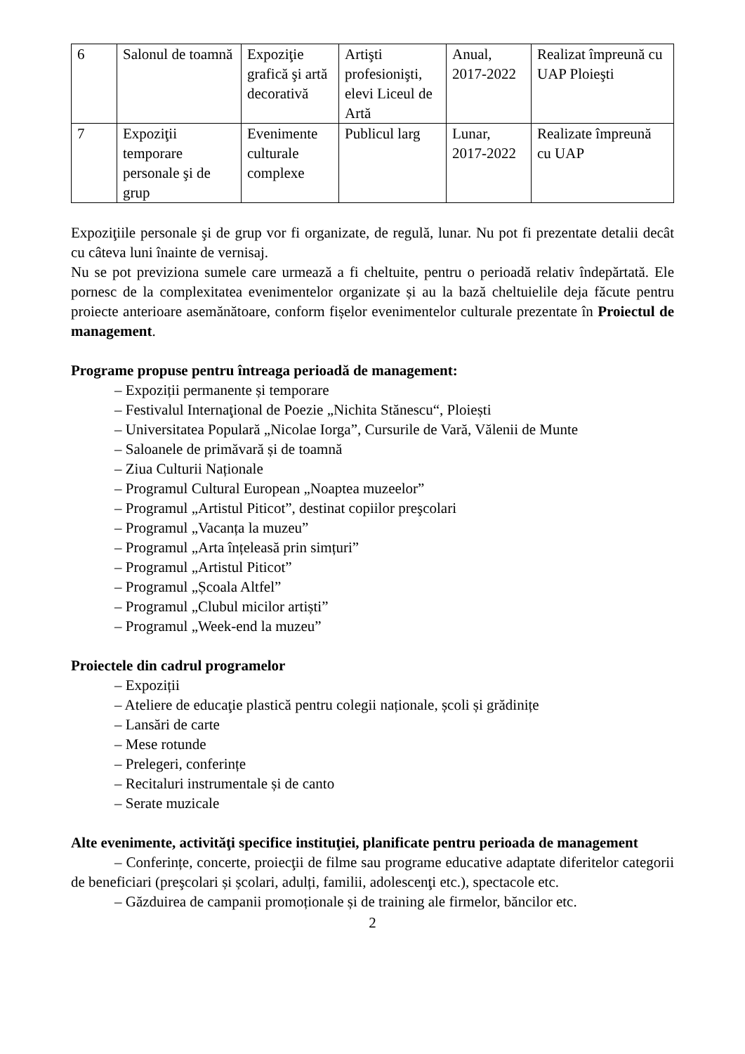| 6 | Salonul de toamnă | Expoziţie grafică şi artă decorativă | Artişti profesionişti, elevi Liceul de Artă | Anual, 2017-2022 | Realizat împreună cu UAP Ploieşti |
| 7 | Expoziţii temporare personale şi de grup | Evenimente culturale complexe | Publicul larg | Lunar, 2017-2022 | Realizate împreună cu UAP |
Expoziţiile personale şi de grup vor fi organizate, de regulă, lunar. Nu pot fi prezentate detalii decât cu câteva luni înainte de vernisaj.
Nu se pot previziona sumele care urmează a fi cheltuite, pentru o perioadă relativ îndepărtată. Ele pornesc de la complexitatea evenimentelor organizate și au la bază cheltuielile deja făcute pentru proiecte anterioare asemănătoare, conform fișelor evenimentelor culturale prezentate în Proiectul de management.
Programe propuse pentru întreaga perioadă de management:
– Expoziții permanente și temporare
– Festivalul Internaţional de Poezie „Nichita Stănescu“, Ploiești
– Universitatea Populară „Nicolae Iorga”, Cursurile de Vară, Vălenii de Munte
– Saloanele de primăvară și de toamnă
– Ziua Culturii Naționale
– Programul Cultural European „Noaptea muzeelor”
– Programul „Artistul Piticot”, destinat copiilor preşcolari
– Programul „Vacanța la muzeu”
– Programul „Arta înțeleasă prin simțuri”
– Programul „Artistul Piticot”
– Programul „Școala Altfel”
– Programul „Clubul micilor artiști”
– Programul „Week-end la muzeu”
Proiectele din cadrul programelor
– Expoziții
– Ateliere de educaţie plastică pentru colegii naționale, școli și grădinițe
– Lansări de carte
– Mese rotunde
– Prelegeri, conferințe
– Recitaluri instrumentale și de canto
– Serate muzicale
Alte evenimente, activităţi specifice instituţiei, planificate pentru perioada de management
– Conferințe, concerte, proiecţii de filme sau programe educative adaptate diferitelor categorii de beneficiari (preşcolari și școlari, adulți, familii, adolescenţi etc.), spectacole etc.
– Găzduirea de campanii promoționale și de training ale firmelor, băncilor etc.
2